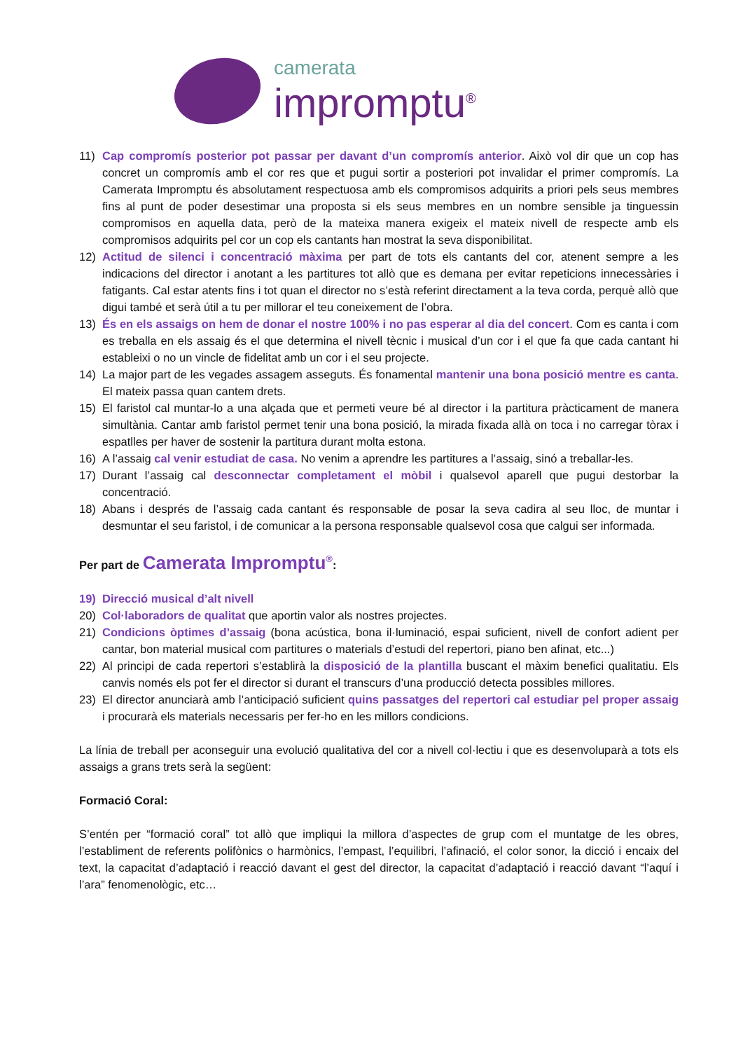camerata
impromptu<sup>®</sup>
11) Cap compromís posterior pot passar per davant d’un compromís anterior. Això vol dir que un cop has concret un compromís amb el cor res que et pugui sortir a posteriori pot invalidar el primer compromís. La Camerata Impromptu és absolutament respectuosa amb els compromisos adquirits a priori pels seus membres fins al punt de poder desestimar una proposta si els seus membres en un nombre sensible ja tinguessin compromisos en aquella data, però de la mateixa manera exigeix el mateix nivell de respecte amb els compromisos adquirits pel cor un cop els cantants han mostrat la seva disponibilitat.
12) Actitud de silenci i concentració màxima per part de tots els cantants del cor, atenent sempre a les indicacions del director i anotant a les partitures tot allò que es demana per evitar repeticions innecessàries i fatigants. Cal estar atents fins i tot quan el director no s’està referint directament a la teva corda, perquè allò que digui també et serà útil a tu per millorar el teu coneixement de l’obra.
13) És en els assaigs on hem de donar el nostre 100% i no pas esperar al dia del concert. Com es canta i com es treballa en els assaig és el que determina el nivell tècnic i musical d’un cor i el que fa que cada cantant hi estableixi o no un vincle de fidelitat amb un cor i el seu projecte.
14) La major part de les vegades assagem asseguts. És fonamental mantenir una bona posició mentre es canta. El mateix passa quan cantem drets.
15) El faristol cal muntar-lo a una alçada que et permeti veure bé al director i la partitura pràcticament de manera simultània. Cantar amb faristol permet tenir una bona posició, la mirada fixada allà on toca i no carregar tòrax i espatlles per haver de sostenir la partitura durant molta estona.
16) A l’assaig cal venir estudiat de casa. No venim a aprendre les partitures a l’assaig, sinó a treballar-les.
17) Durant l’assaig cal desconnectar completament el mòbil i qualsevol aparell que pugui destorbar la concentració.
18) Abans i després de l’assaig cada cantant és responsable de posar la seva cadira al seu lloc, de muntar i desmuntar el seu faristol, i de comunicar a la persona responsable qualsevol cosa que calgui ser informada.
Per part de Camerata Impromptu<sup>®</sup>:
19) Direcció musical d’alt nivell
20) Col·laboradors de qualitat que aportin valor als nostres projectes.
21) Condicions òptimes d’assaig (bona acústica, bona il·luminació, espai suficient, nivell de confort adient per cantar, bon material musical com partitures o materials d’estudi del repertori, piano ben afinat, etc...)
22) Al principi de cada repertori s’establirà la disposició de la plantilla buscant el màxim benefici qualitatiu. Els canvis només els pot fer el director si durant el transcurs d’una producció detecta possibles millores.
23) El director anunciarà amb l’anticipació suficient quins passatges del repertori cal estudiar pel proper assaig i procurarà els materials necessaris per fer-ho en les millors condicions.
La línia de treball per aconseguir una evolució qualitativa del cor a nivell col·lectiu i que es desenvoluparà a tots els assaigs a grans trets serà la següent:
Formació Coral:
S’entén per “formació coral” tot allò que impliqui la millora d’aspectes de grup com el muntatge de les obres, l’establiment de referents polifònics o harmònics, l’empast, l’equilibri, l’afinació, el color sonor, la dicció i encaix del text, la capacitat d’adaptació i reacció davant el gest del director, la capacitat d’adaptació i reacció davant “l’aquí i l’ara” fenomenològic, etc…